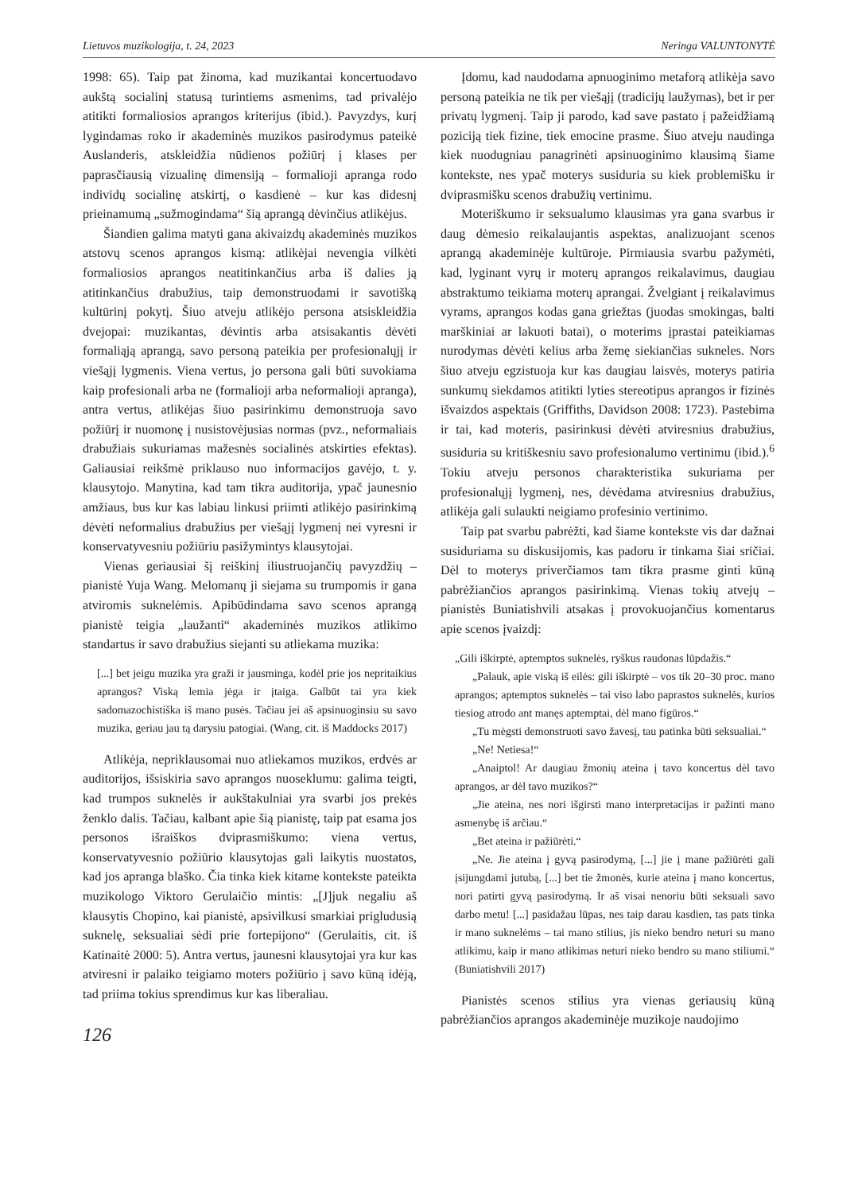Lietuvos muzikologija, t. 24, 2023 Neringa VALUNTONYTĖ
1998: 65). Taip pat žinoma, kad muzikantai koncertuodavo aukštą socialinį statusą turintiems asmenims, tad privalėjo atitikti formaliosios aprangos kriterijus (ibid.). Pavyzdys, kurį lygindamas roko ir akademinės muzikos pasirodymus pateikė Auslanderis, atskleidžia nūdienos požiūrį į klases per paprasčiausią vizualinę dimensiją – formalioji apranga rodo individų socialinę atskirtį, o kasdienė – kur kas didesnį prieinamumą „sužmogindama“ šią aprangą dėvinčius atlikėjus.
Šiandien galima matyti gana akivaizdų akademinės muzikos atstovų scenos aprangos kismą: atlikėjai nevengia vilkėti formaliosios aprangos neatitinkančius arba iš dalies ją atitinkančius drabužius, taip demonstruodami ir savotišką kultūrinį pokytį. Šiuo atveju atlikėjo persona atsiskleidžia dvejopai: muzikantas, dėvintis arba atsisakantis dėvėti formaliąją aprangą, savo personą pateikia per profesionalųjį ir viešąjį lygmenis. Viena vertus, jo persona gali būti suvokiama kaip profesionali arba ne (formalioji arba neformalioji apranga), antra vertus, atlikėjas šiuo pasirinkimu demonstruoja savo požiūrį ir nuomonę į nusistovėjusias normas (pvz., neformaliais drabužiais sukuriamas mažesnės socialinės atskirties efektas). Galiausiai reikšmė priklauso nuo informacijos gavėjo, t. y. klausytojo. Manytina, kad tam tikra auditorija, ypač jaunesnio amžiaus, bus kur kas labiau linkusi priimti atlikėjo pasirinkimą dėvėti neformalius drabužius per viešąjį lygmenį nei vyresni ir konservatyvesniu požiūriu pasižymintys klausytojai.
Vienas geriausiai šį reiškinį iliustruojančių pavyzdžių – pianistė Yuja Wang. Melomanų ji siejama su trumpomis ir gana atviromis suknelėmis. Apibūdindama savo scenos aprangą pianistė teigia „laužanti“ akademinės muzikos atlikimo standartus ir savo drabužius siejanti su atliekama muzika:
[...] bet jeigu muzika yra graži ir jausminga, kodėl prie jos nepritaikius aprangos? Viską lemia jėga ir įtaiga. Galbūt tai yra kiek sadomazochistiška iš mano pusės. Tačiau jei aš apsinuoginsiu su savo muzika, geriau jau tą darysiu patogiai. (Wang, cit. iš Maddocks 2017)
Atlikėja, nepriklausomai nuo atliekamos muzikos, erdvės ar auditorijos, išsiskiria savo aprangos nuoseklumu: galima teigti, kad trumpos suknelės ir aukštakulniai yra svarbi jos prekės ženklo dalis. Tačiau, kalbant apie šią pianistę, taip pat esama jos personos išraiškos dviprasmiškumo: viena vertus, konservatyvesnio požiūrio klausytojas gali laikytis nuostatos, kad jos apranga blaško. Čia tinka kiek kitame kontekste pateikta muzikologo Viktoro Gerulaičio mintis: „[J]juk negaliu aš klausytis Chopino, kai pianistė, apsivilkusi smarkiai prigludusią suknelę, seksualiai sėdi prie fortepijono“ (Gerulaitis, cit. iš Katinaitė 2000: 5). Antra vertus, jaunesni klausytojai yra kur kas atviresni ir palaiko teigiamo moters požiūrio į savo kūną idėją, tad priima tokius sprendimus kur kas liberaliau.
126
Įdomu, kad naudodama apnuoginimo metaforą atlikėja savo personą pateikia ne tik per viešąjį (tradicijų laužymas), bet ir per privatų lygmenį. Taip ji parodo, kad save pastato į pažeidžiamą poziciją tiek fizine, tiek emocine prasme. Šiuo atveju naudinga kiek nuodugniau panagrinėti apsinuoginimo klausimą šiame kontekste, nes ypač moterys susiduria su kiek problemišku ir dviprasmišku scenos drabužių vertinimu.
Moteriškumo ir seksualumo klausimas yra gana svarbus ir daug dėmesio reikalaujantis aspektas, analizuojant scenos aprangą akademinėje kultūroje. Pirmiausia svarbu pažymėti, kad, lyginant vyrų ir moterų aprangos reikalavimus, daugiau abstraktumo teikiama moterų aprangai. Žvelgiant į reikalavimus vyrams, aprangos kodas gana griežtas (juodas smokingas, balti marškiniai ar lakuoti batai), o moterims įprastai pateikiamas nurodymas dėvėti kelius arba žemę siekiančias sukneles. Nors šiuo atveju egzistuoja kur kas daugiau laisvės, moterys patiria sunkumų siekdamos atitikti lyties stereotipus aprangos ir fizinės išvaizdos aspektais (Griffiths, Davidson 2008: 1723). Pastebima ir tai, kad moteris, pasirinkusi dėvėti atviresnius drabužius, susiduria su kritiškesniu savo profesionalumo vertinimu (ibid.).<sup>6</sup> Tokiu atveju personos charakteristika sukuriama per profesionalųjį lygmenį, nes, dėvėdama atviresnius drabužius, atlikėja gali sulaukti neigiamo profesinio vertinimo.
Taip pat svarbu pabrėžti, kad šiame kontekste vis dar dažnai susiduriama su diskusijomis, kas padoru ir tinkama šiai sričiai. Dėl to moterys priverčiamos tam tikra prasme ginti kūną pabrėžiančios aprangos pasirinkimą. Vienas tokių atvejų – pianistės Buniatishvili atsakas į provokuojančius komentarus apie scenos įvaizdį:
„Gili iškirptė, aptemptos suknelės, ryškus raudonas lūpdažis.“
„Palauk, apie viską iš eilės: gili iškirptė – vos tik 20–30 proc. mano aprangos; aptemptos suknelės – tai viso labo paprastos suknelės, kurios tiesiog atrodo ant manęs aptemptai, dėl mano figūros.“
„Tu mėgsti demonstruoti savo žavesį, tau patinka būti seksualiai.“
„Ne! Netiesa!“
„Anaiptol! Ar daugiau žmonių ateina į tavo koncertus dėl tavo aprangos, ar dėl tavo muzikos?“
„Jie ateina, nes nori išgirsti mano interpretacijas ir pažinti mano asmenybę iš arčiau.“
„Bet ateina ir pažiūrėti.“
„Ne. Jie ateina į gyvą pasirodymą, [...] jie į mane pažiūrėti gali įsijungdami jutubą, [...] bet tie žmonės, kurie ateina į mano koncertus, nori patirti gyvą pasirodymą. Ir aš visai nenoriu būti seksuali savo darbo metu! [...] pasidažau lūpas, nes taip darau kasdien, tas pats tinka ir mano suknelėms – tai mano stilius, jis nieko bendro neturi su mano atlikimu, kaip ir mano atlikimas neturi nieko bendro su mano stiliumi.“ (Buniatishvili 2017)
Pianistės scenos stilius yra vienas geriausių kūną pabrėžiančios aprangos akademinėje muzikoje naudojimo